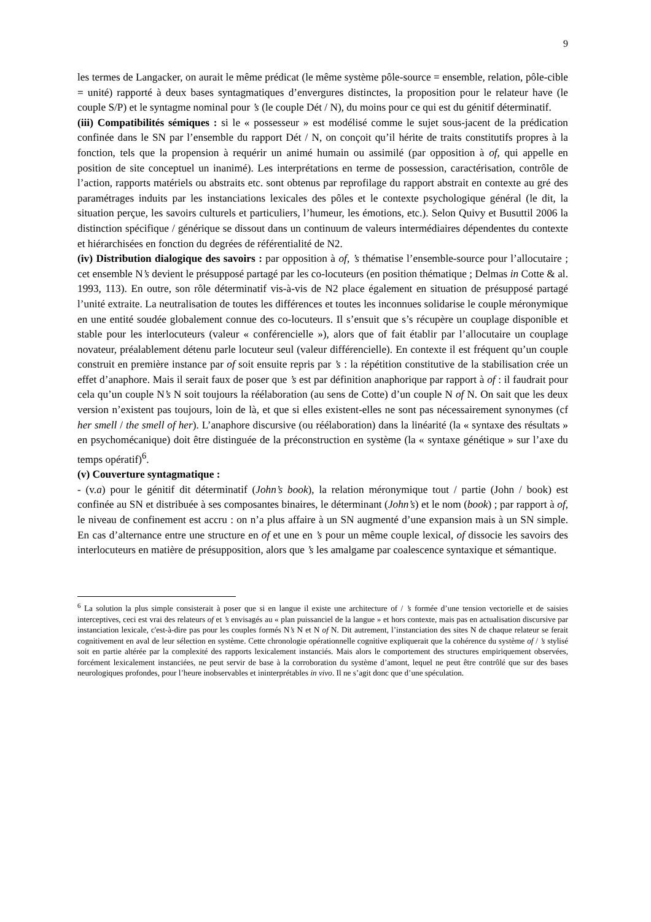9
les termes de Langacker, on aurait le même prédicat (le même système pôle-source = ensemble, relation, pôle-cible = unité) rapporté à deux bases syntagmatiques d’envergures distinctes, la proposition pour le relateur have (le couple S/P) et le syntagme nominal pour ’s (le couple Dét / N), du moins pour ce qui est du génitif déterminatif.
(iii) Compatibilités sémiques : si le « possesseur » est modélisé comme le sujet sous-jacent de la prédication confinée dans le SN par l’ensemble du rapport Dét / N, on conçoit qu’il hérite de traits constitutifs propres à la fonction, tels que la propension à requérir un animé humain ou assimilé (par opposition à of, qui appelle en position de site conceptuel un inanimé). Les interprétations en terme de possession, caractérisation, contrôle de l’action, rapports matériels ou abstraits etc. sont obtenus par reprofilage du rapport abstrait en contexte au gré des paramétrages induits par les instanciations lexicales des pôles et le contexte psychologique général (le dit, la situation perçue, les savoirs culturels et particuliers, l’humeur, les émotions, etc.). Selon Quivy et Busuttil 2006 la distinction spécifique / générique se dissout dans un continuum de valeurs intermédiaires dépendentes du contexte et hiérarchisées en fonction du degrées de référentialité de N2.
(iv) Distribution dialogique des savoirs : par opposition à of, ’s thématise l’ensemble-source pour l’allocutaire ; cet ensemble N’s devient le présupposé partagé par les co-locuteurs (en position thématique ; Delmas in Cotte & al. 1993, 113). En outre, son rôle déterminatif vis-à-vis de N2 place également en situation de présupposé partagé l’unité extraite. La neutralisation de toutes les différences et toutes les inconnues solidarise le couple méronymique en une entité soudée globalement connue des co-locuteurs. Il s’ensuit que s’s récupère un couplage disponible et stable pour les interlocuteurs (valeur « conférencielle »), alors que of fait établir par l’allocutaire un couplage novateur, préalablement détenu parle locuteur seul (valeur différencielle). En contexte il est fréquent qu’un couple construit en première instance par of soit ensuite repris par ’s : la répétition constitutive de la stabilisation crée un effet d’anaphore. Mais il serait faux de poser que ’s est par définition anaphorique par rapport à of : il faudrait pour cela qu’un couple N’s N soit toujours la réélaboration (au sens de Cotte) d’un couple N of N. On sait que les deux version n’existent pas toujours, loin de là, et que si elles existent-elles ne sont pas nécessairement synonymes (cf her smell / the smell of her). L’anaphore discursive (ou réélaboration) dans la linéarité (la « syntaxe des résultats » en psychomécanique) doit être distinguée de la préconstruction en système (la « syntaxe génétique » sur l’axe du temps opératif)<sup>6</sup>.
(v) Couverture syntagmatique :
- (v.a) pour le génitif dit déterminatif (John’s book), la relation méronymique tout / partie (John / book) est confinée au SN et distribuée à ses composantes binaires, le déterminant (John’s) et le nom (book) ; par rapport à of, le niveau de confinement est accru : on n’a plus affaire à un SN augmenté d’une expansion mais à un SN simple. En cas d’alternance entre une structure en of et une en ’s pour un même couple lexical, of dissocie les savoirs des interlocuteurs en matière de présupposition, alors que ’s les amalgame par coalescence syntaxique et sémantique.
<sup>6</sup> La solution la plus simple consisterait à poser que si en langue il existe une architecture of / ’s formée d’une tension vectorielle et de saisies interceptives, ceci est vrai des relateurs of et ’s envisagés au « plan puissanciel de la langue » et hors contexte, mais pas en actualisation discursive par instanciation lexicale, c'est-à-dire pas pour les couples formés N’s N et N of N. Dit autrement, l’instanciation des sites N de chaque relateur se ferait cognitivement en aval de leur sélection en système. Cette chronologie opérationnelle cognitive expliquerait que la cohérence du système of / ’s stylisé soit en partie altérée par la complexité des rapports lexicalement instanciés. Mais alors le comportement des structures empiriquement observées, forcément lexicalement instanciées, ne peut servir de base à la corroboration du système d’amont, lequel ne peut être contrôlé que sur des bases neurologiques profondes, pour l’heure inobservables et ininterprétables in vivo. Il ne s’agit donc que d’une spéculation.